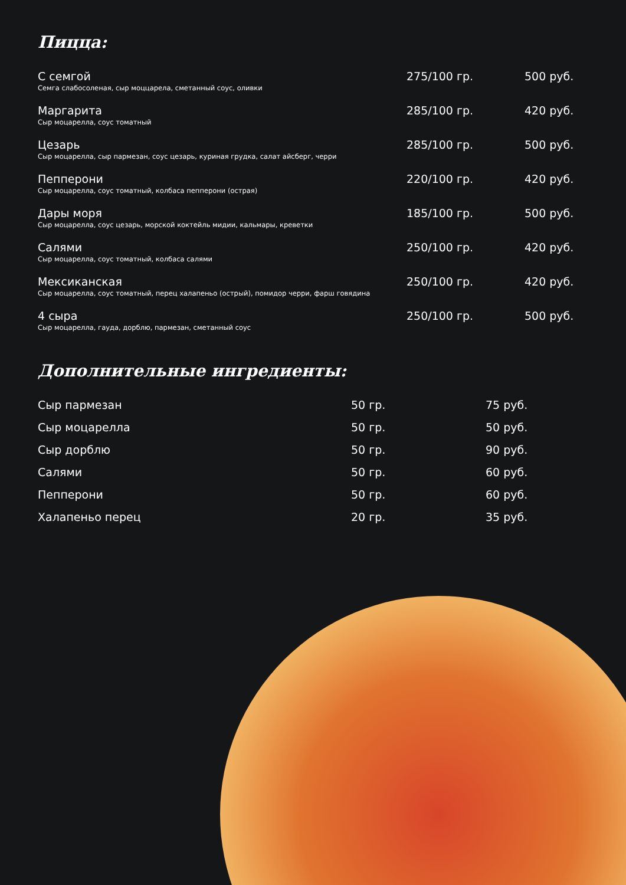Пицца:
| С семгой Семга слабосоленая, сыр моццарела, сметанный соус, оливки | 275/100 гр. | 500 руб. |
| Маргарита Сыр моцарелла, соус томатный | 285/100 гр. | 420 руб. |
| Цезарь Сыр моцарелла, сыр пармезан, соус цезарь, куриная грудка, салат айсберг, черри | 285/100 гр. | 500 руб. |
| Пепперони Сыр моцарелла, соус томатный, колбаса пепперони (острая) | 220/100 гр. | 420 руб. |
| Дары моря Сыр моцарелла, соус цезарь, морской коктейль мидии, кальмары, креветки | 185/100 гр. | 500 руб. |
| Салями Сыр моцарелла, соус томатный, колбаса салями | 250/100 гр. | 420 руб. |
| Мексиканская Сыр моцарелла, соус томатный, перец халапеньо (острый), помидор черри, фарш говядина | 250/100 гр. | 420 руб. |
| 4 сыра Сыр моцарелла, гауда, дорблю, пармезан, сметанный соус | 250/100 гр. | 500 руб. |
Дополнительные ингредиенты:
| Сыр пармезан | 50 гр. | 75 руб. |
| Сыр моцарелла | 50 гр. | 50 руб. |
| Сыр дорблю | 50 гр. | 90 руб. |
| Салями | 50 гр. | 60 руб. |
| Пепперони | 50 гр. | 60 руб. |
| Халапеньо перец | 20 гр. | 35 руб. |